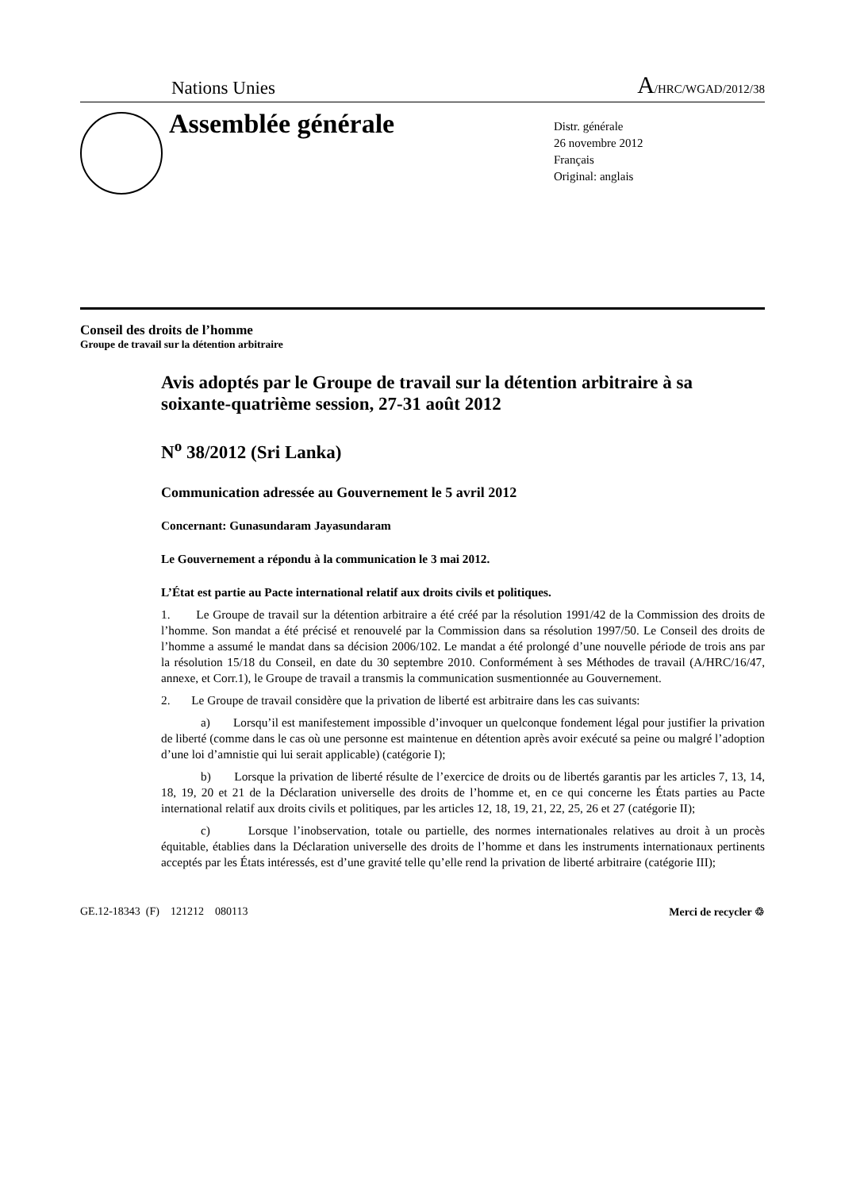Nations Unies A/HRC/WGAD/2012/38
Assemblée générale
Distr. générale
26 novembre 2012
Français
Original: anglais
Conseil des droits de l’homme
Groupe de travail sur la détention arbitraire
Avis adoptés par le Groupe de travail sur la détention arbitraire à sa soixante-quatrième session, 27-31 août 2012
N<sup>o</sup> 38/2012 (Sri Lanka)
Communication adressée au Gouvernement le 5 avril 2012
Concernant: Gunasundaram Jayasundaram
Le Gouvernement a répondu à la communication le 3 mai 2012.
L’État est partie au Pacte international relatif aux droits civils et politiques.
1. Le Groupe de travail sur la détention arbitraire a été créé par la résolution 1991/42 de la Commission des droits de l’homme. Son mandat a été précisé et renouvelé par la Commission dans sa résolution 1997/50. Le Conseil des droits de l’homme a assumé le mandat dans sa décision 2006/102. Le mandat a été prolongé d’une nouvelle période de trois ans par la résolution 15/18 du Conseil, en date du 30 septembre 2010. Conformément à ses Méthodes de travail (A/HRC/16/47, annexe, et Corr.1), le Groupe de travail a transmis la communication susmentionnée au Gouvernement.
2. Le Groupe de travail considère que la privation de liberté est arbitraire dans les cas suivants:
a) Lorsqu’il est manifestement impossible d’invoquer un quelconque fondement légal pour justifier la privation de liberté (comme dans le cas où une personne est maintenue en détention après avoir exécuté sa peine ou malgré l’adoption d’une loi d’amnistie qui lui serait applicable) (catégorie I);
b) Lorsque la privation de liberté résulte de l’exercice de droits ou de libertés garantis par les articles 7, 13, 14, 18, 19, 20 et 21 de la Déclaration universelle des droits de l’homme et, en ce qui concerne les États parties au Pacte international relatif aux droits civils et politiques, par les articles 12, 18, 19, 21, 22, 25, 26 et 27 (catégorie II);
c) Lorsque l’inobservation, totale ou partielle, des normes internationales relatives au droit à un procès équitable, établies dans la Déclaration universelle des droits de l’homme et dans les instruments internationaux pertinents acceptés par les États intéressés, est d’une gravité telle qu’elle rend la privation de liberté arbitraire (catégorie III);
GE.12-18343 (F) 121212 080113 Merci de recycler ♲